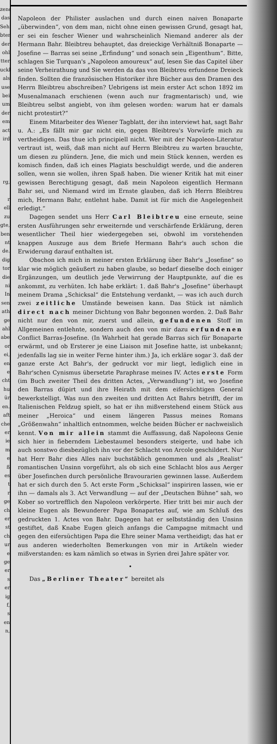zend
das
Sehr
bten
der
ohl
tter
uckl
als
use
bei
um
der
em
act
ird
rg,
r
ell
zu
gte,
ben
nt
de.
dig
tor
die
ni
In
sen
ath
ge
ahl
abe
or
ei,
en
e
cht
hu
ür
en.
aft
che
er
ie
m
e
ß
es
t
r
ge
ch
er
st
ch
ur
e
ge
er
s
er
ig
f,
s
en
n,
Napoleon der Philister auslachen und durch einen naiven Bonaparte „überwinden“, von dem man, nicht ohne einen gewissen Grund, gesagt hat, er sei ein fescher Wiener und wahrscheinlich Niemand anderer als der Hermann Bahr. Bleibtreu behauptet, das dreieckige Verhältniß Bonaparte — Josefine — Barras sei seine „Erfindung“ und sonach sein „Eigenthum“. Bitte, schlagen Sie Turquan's „Napoleon amoureux“ auf, lesen Sie das Capitel über seine Verheirathung und Sie werden da das von Bleibtreu erfundene Dreieck finden. Sollten die französischen Historiker ihre Bücher aus den Dramen des Herrn Bleibtreu abschreiben? Uebrigens ist mein erster Act schon 1892 im Musenalmanach erschienen (wenn auch nur fragmentarisch) und, wie Bleibtreu selbst angiebt, von ihm gelesen worden: warum hat er damals nicht protestirt?“
Einem Mitarbeiter des Wiener Tagblatt, der ihn interviewt hat, sagt Bahr u. A.: „Es fällt mir gar nicht ein, gegen Bleibtreu's Vorwürfe mich zu vertheidigen. Das thue ich principiell nicht. Wer mit der Napoleon-Literatur vertraut ist, weiß, daß man nicht auf Herrn Bleibtreu zu warten brauchte, um diesen zu plündern. Jene, die mich und mein Stück kennen, werden es komisch finden, daß ich eines Plagiats beschuldigt werde, und die anderen sollen, wenn sie wollen, ihren Spaß haben. Die wiener Kritik hat mit einer gewissen Berechtigung gesagt, daß mein Napoleon eigentlich Hermann Bahr sei, und Niemand wird im Ernste glauben, daß ich Herrn Bleibtreu mich, Hermann Bahr, entlehnt habe. Damit ist für mich die Angelegenheit erledigt.“
Dagegen sendet uns Herr Carl Bleibtreu eine erneute, seine ersten Ausführungen sehr erweiternde und verschärfende Erklärung, deren wesentlicher Theil hier wiedergegeben sei, obwohl im vorstehenden knappen Auszuge aus dem Briefe Hermann Bahr's auch schon die Erwiderung darauf enthalten ist.
Obschon ich mich in meiner ersten Erklärung über Bahr's „Josefine“ so klar wie möglich geäußert zu haben glaube, so bedarf dieselbe doch einiger Ergänzungen, um deutlich jede Verwirrung der Hauptpunkte, auf die es ankommt, zu verhüten. Ich habe erklärt: 1. daß Bahr's „Josefine“ überhaupt meinem Drama „Schicksal“ die Entstehung verdankt, — was ich auch durch zwei zeitliche Umstände beweisen kann. Das Stück ist nämlich direct nach meiner Dichtung von Bahr begonnen worden. 2. Daß Bahr nicht nur den von mir, zuerst und allein, gefundenen Stoff im Allgemeinen entlehnte, sondern auch den von mir dazu erfundenen Conflict Barras-Josefine. (In Wahrheit hat gerade Barras sich für Bonaparte erwärmt, und ob Ersterer je eine Liaison mit Josefine hatte, ist unbekannt; jedenfalls lag sie in weiter Ferne hinter ihm.) Ja, ich erkläre sogar 3. daß der ganze erste Act Bahr's, der gedruckt vor mir liegt, lediglich eine in Bahr'schen Cynismus übersetzte Paraphrase meines IV. Actes erste Form (im Buch zweiter Theil des dritten Actes, „Verwandlung“) ist, wo Josefine den Barras düpirt und ihre Heirath mit dem eifersüchtigen General bewerkstelligt. Was nun den zweiten und dritten Act Bahrs betrifft, der im Italienischen Feldzug spielt, so hat er ihn mißverstehend einem Stück aus meiner „Heroica“ und einem längeren Passus meines Romans „Größenwahn“ inhaltlich entnommen, welche beiden Bücher er nachweislich kennt. Von mir allein stammt die Auffassung, daß Napoleons Genie sich hier in fieberndem Liebestaumel besonders steigerte, und habe ich auch sonstwo diesbezüglich ihn vor der Schlacht von Arcole geschildert. Nur hat Herr Bahr dies Alles naiv buchstäblich genommen und als „Realist“ romantischen Unsinn vorgeführt, als ob sich eine Schlacht blos aus Aerger über Josefinchen durch persönliche Bravourarien gewinnen lasse. Außerdem hat er sich durch den 5. Act erste Form „Schicksal“ inspiriren lassen, wie er ihn — damals als 3. Act Verwandlung — auf der „Deutschen Bühne“ sah, wo Kober so vortrefflich den Napoleon verkörperte. Hier tritt bei mir auch der kleine Eugen als Bewunderer Papa Bonapartes auf, wie am Schluß des gedruckten 1. Actes von Bahr. Dagegen hat er selbstständig den Unsinn gestiftet, daß Knabe Eugen gleich anfangs die Campagne mitmacht und gegen den eifersüchtigen Papa die Ehre seiner Mama vertheidigt; das hat er aus anderen wiederholten Bemerkungen von mir in Artikeln wieder mißverstanden: es kam nämlich so etwas in Syrien drei Jahre später vor.
•
Das „Berliner Theater“ bereitet als